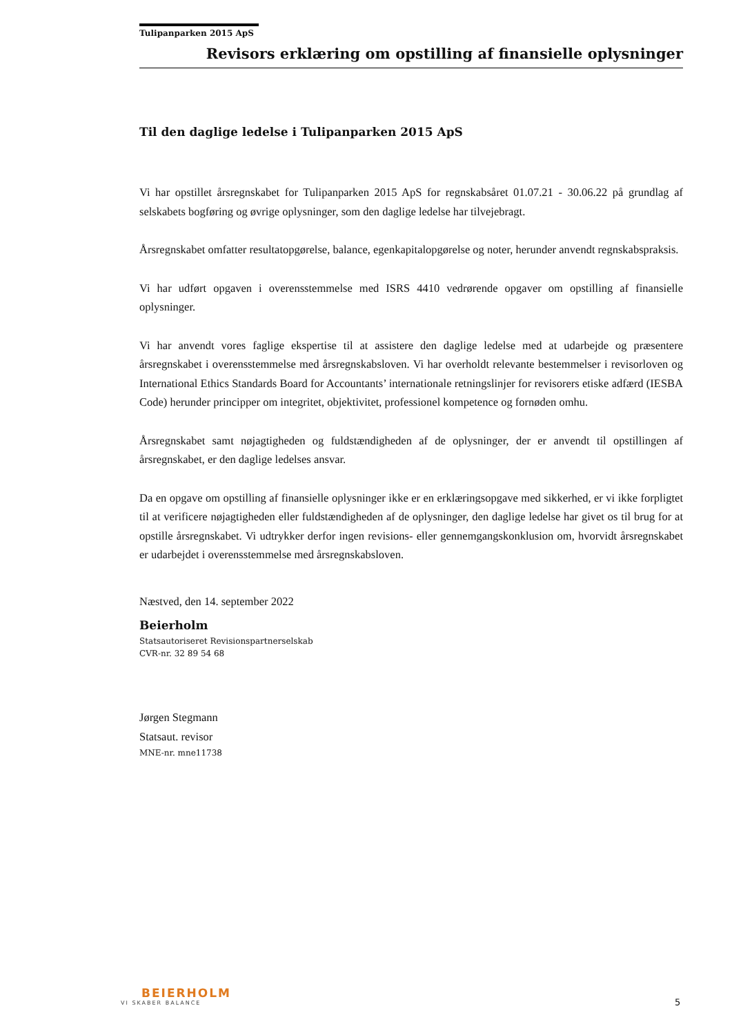Tulipanparken 2015 ApS
Revisors erklæring om opstilling af finansielle oplysninger
Til den daglige ledelse i Tulipanparken 2015 ApS
Vi har opstillet årsregnskabet for Tulipanparken 2015 ApS for regnskabsåret 01.07.21 - 30.06.22 på grundlag af selskabets bogføring og øvrige oplysninger, som den daglige ledelse har tilvejebragt.
Årsregnskabet omfatter resultatopgørelse, balance, egenkapitalopgørelse og noter, herunder anvendt regnskabspraksis.
Vi har udført opgaven i overensstemmelse med ISRS 4410 vedrørende opgaver om opstilling af finansielle oplysninger.
Vi har anvendt vores faglige ekspertise til at assistere den daglige ledelse med at udarbejde og præsentere årsregnskabet i overensstemmelse med årsregnskabsloven. Vi har overholdt relevante bestemmelser i revisorloven og International Ethics Standards Board for Accountants’ internationale retningslinjer for revisorers etiske adfærd (IESBA Code) herunder principper om integritet, objektivitet, professionel kompetence og fornøden omhu.
Årsregnskabet samt nøjagtigheden og fuldstændigheden af de oplysninger, der er anvendt til opstillingen af årsregnskabet, er den daglige ledelses ansvar.
Da en opgave om opstilling af finansielle oplysninger ikke er en erklæringsopgave med sikkerhed, er vi ikke forpligtet til at verificere nøjagtigheden eller fuldstændigheden af de oplysninger, den daglige ledelse har givet os til brug for at opstille årsregnskabet. Vi udtrykker derfor ingen revisions- eller gennemgangskonklusion om, hvorvidt årsregnskabet er udarbejdet i overensstemmelse med årsregnskabsloven.
Næstved, den 14. september 2022
Beierholm
Statsautoriseret Revisionspartnerselskab
CVR-nr. 32 89 54 68
Jørgen Stegmann
Statsaut. revisor
MNE-nr. mne11738
BEIERHOLM
VI SKABER BALANCE
5